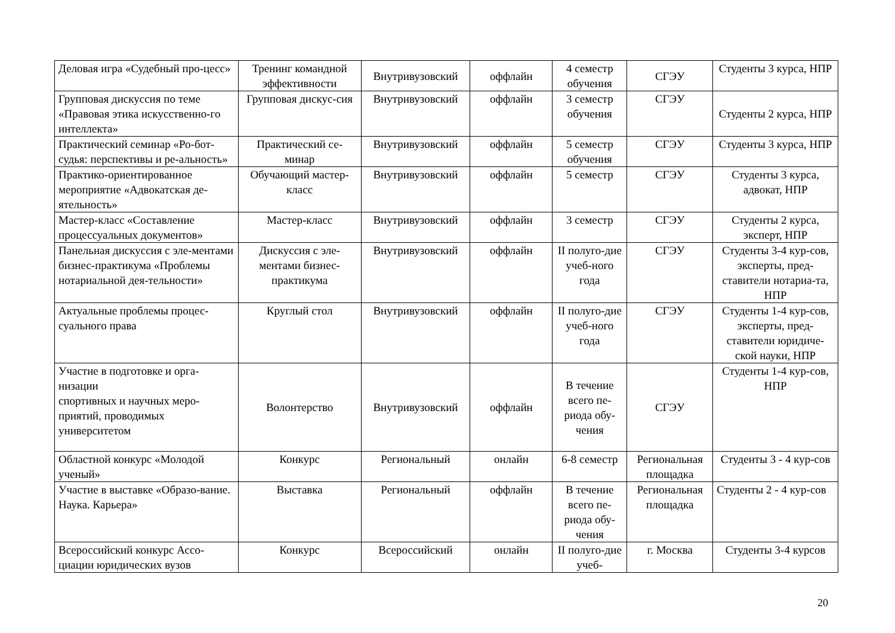| Деловая игра «Судебный про-цесс» | Тренинг командной эффективности | Внутривузовский | оффлайн | 4 семестр обучения | СГЭУ | Студенты 3 курса, НПР |
| Групповая дискуссия по теме «Правовая этика искусственно-го интеллекта» | Групповая дискус-сия | Внутривузовский | оффлайн | 3 семестр обучения | СГЭУ | Студенты 2 курса, НПР |
| Практический семинар «Ро-бот-судья: перспективы и ре-альность» | Практический се-минар | Внутривузовский | оффлайн | 5 семестр обучения | СГЭУ | Студенты 3 курса, НПР |
| Практико-ориентированное мероприятие «Адвокатская де-ятельность» | Обучающий мастер-класс | Внутривузовский | оффлайн | 5 семестр | СГЭУ | Студенты 3 курса, адвокат, НПР |
| Мастер-класс «Составление процессуальных документов» | Мастер-класс | Внутривузовский | оффлайн | 3 семестр | СГЭУ | Студенты 2 курса, эксперт, НПР |
| Панельная дискуссия с эле-ментами бизнес-практикума «Проблемы нотариальной дея-тельности» | Дискуссия с эле-ментами бизнес-практикума | Внутривузовский | оффлайн | II полуго-дие учеб-ного года | СГЭУ | Студенты 3-4 кур-сов, эксперты, пред-ставители нотариа-та, НПР |
| Актуальные проблемы процес-суального права | Круглый стол | Внутривузовский | оффлайн | II полуго-дие учеб-ного года | СГЭУ | Студенты 1-4 кур-сов, эксперты, пред-ставители юридиче-ской науки, НПР |
| Участие в подготовке и орга-низации спортивных и научных меро-приятий, проводимых университетом | Волонтерство | Внутривузовский | оффлайн | В течение всего пе-риода обу-чения | СГЭУ | Студенты 1-4 кур-сов, НПР |
| Областной конкурс «Молодой ученый» | Конкурс | Региональный | онлайн | 6-8 семестр | Региональная площадка | Студенты 3 - 4 кур-сов |
| Участие в выставке «Образо-вание. Наука. Карьера» | Выставка | Региональный | оффлайн | В течение всего пе-риода обу-чения | Региональная площадка | Студенты 2 - 4 кур-сов |
| Всероссийский конкурс Ассо-циации юридических вузов | Конкурс | Всероссийский | онлайн | II полуго-дие учеб- | г. Москва | Студенты 3-4 курсов |
20